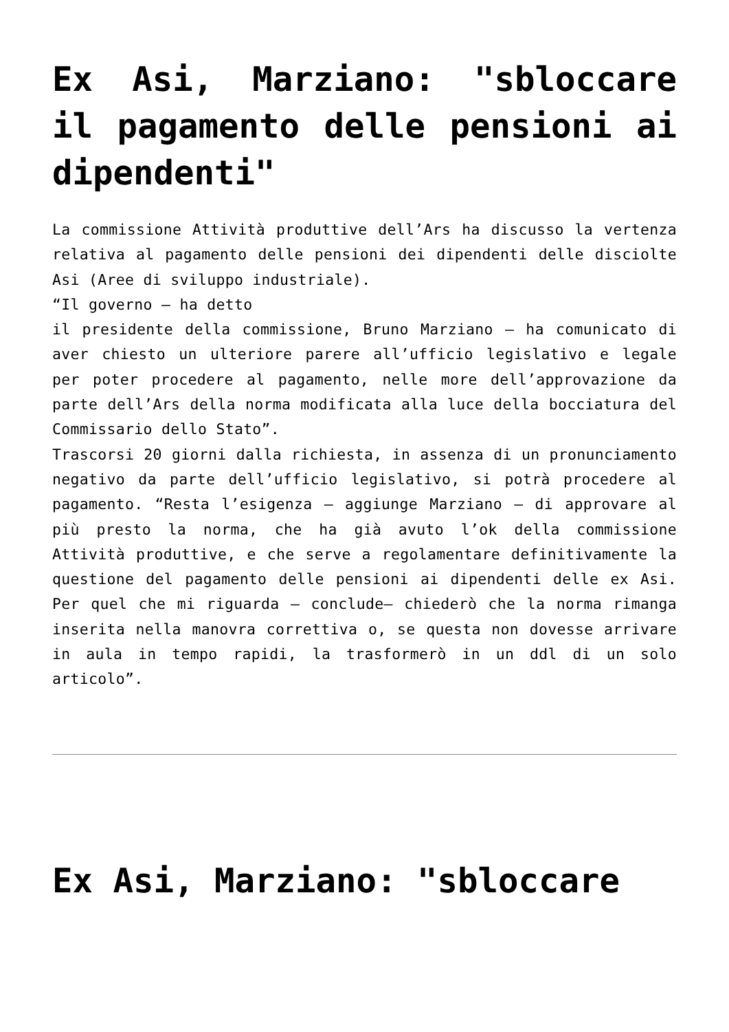Ex Asi, Marziano: "sbloccare il pagamento delle pensioni ai dipendenti"
La commissione Attività produttive dell’Ars ha discusso la vertenza relativa al pagamento delle pensioni dei dipendenti delle disciolte Asi (Aree di sviluppo industriale).
“Il governo – ha detto
il presidente della commissione, Bruno Marziano – ha comunicato di aver chiesto un ulteriore parere all’ufficio legislativo e legale per poter procedere al pagamento, nelle more dell’approvazione da parte dell’Ars della norma modificata alla luce della bocciatura del Commissario dello Stato”.
Trascorsi 20 giorni dalla richiesta, in assenza di un pronunciamento negativo da parte dell’ufficio legislativo, si potrà procedere al pagamento. “Resta l’esigenza – aggiunge Marziano – di approvare al più presto la norma, che ha già avuto l’ok della commissione Attività produttive, e che serve a regolamentare definitivamente la questione del pagamento delle pensioni ai dipendenti delle ex Asi. Per quel che mi riguarda – conclude– chiederò che la norma rimanga inserita nella manovra correttiva o, se questa non dovesse arrivare in aula in tempo rapidi, la trasformerò in un ddl di un solo articolo”.
Ex Asi, Marziano: "sbloccare